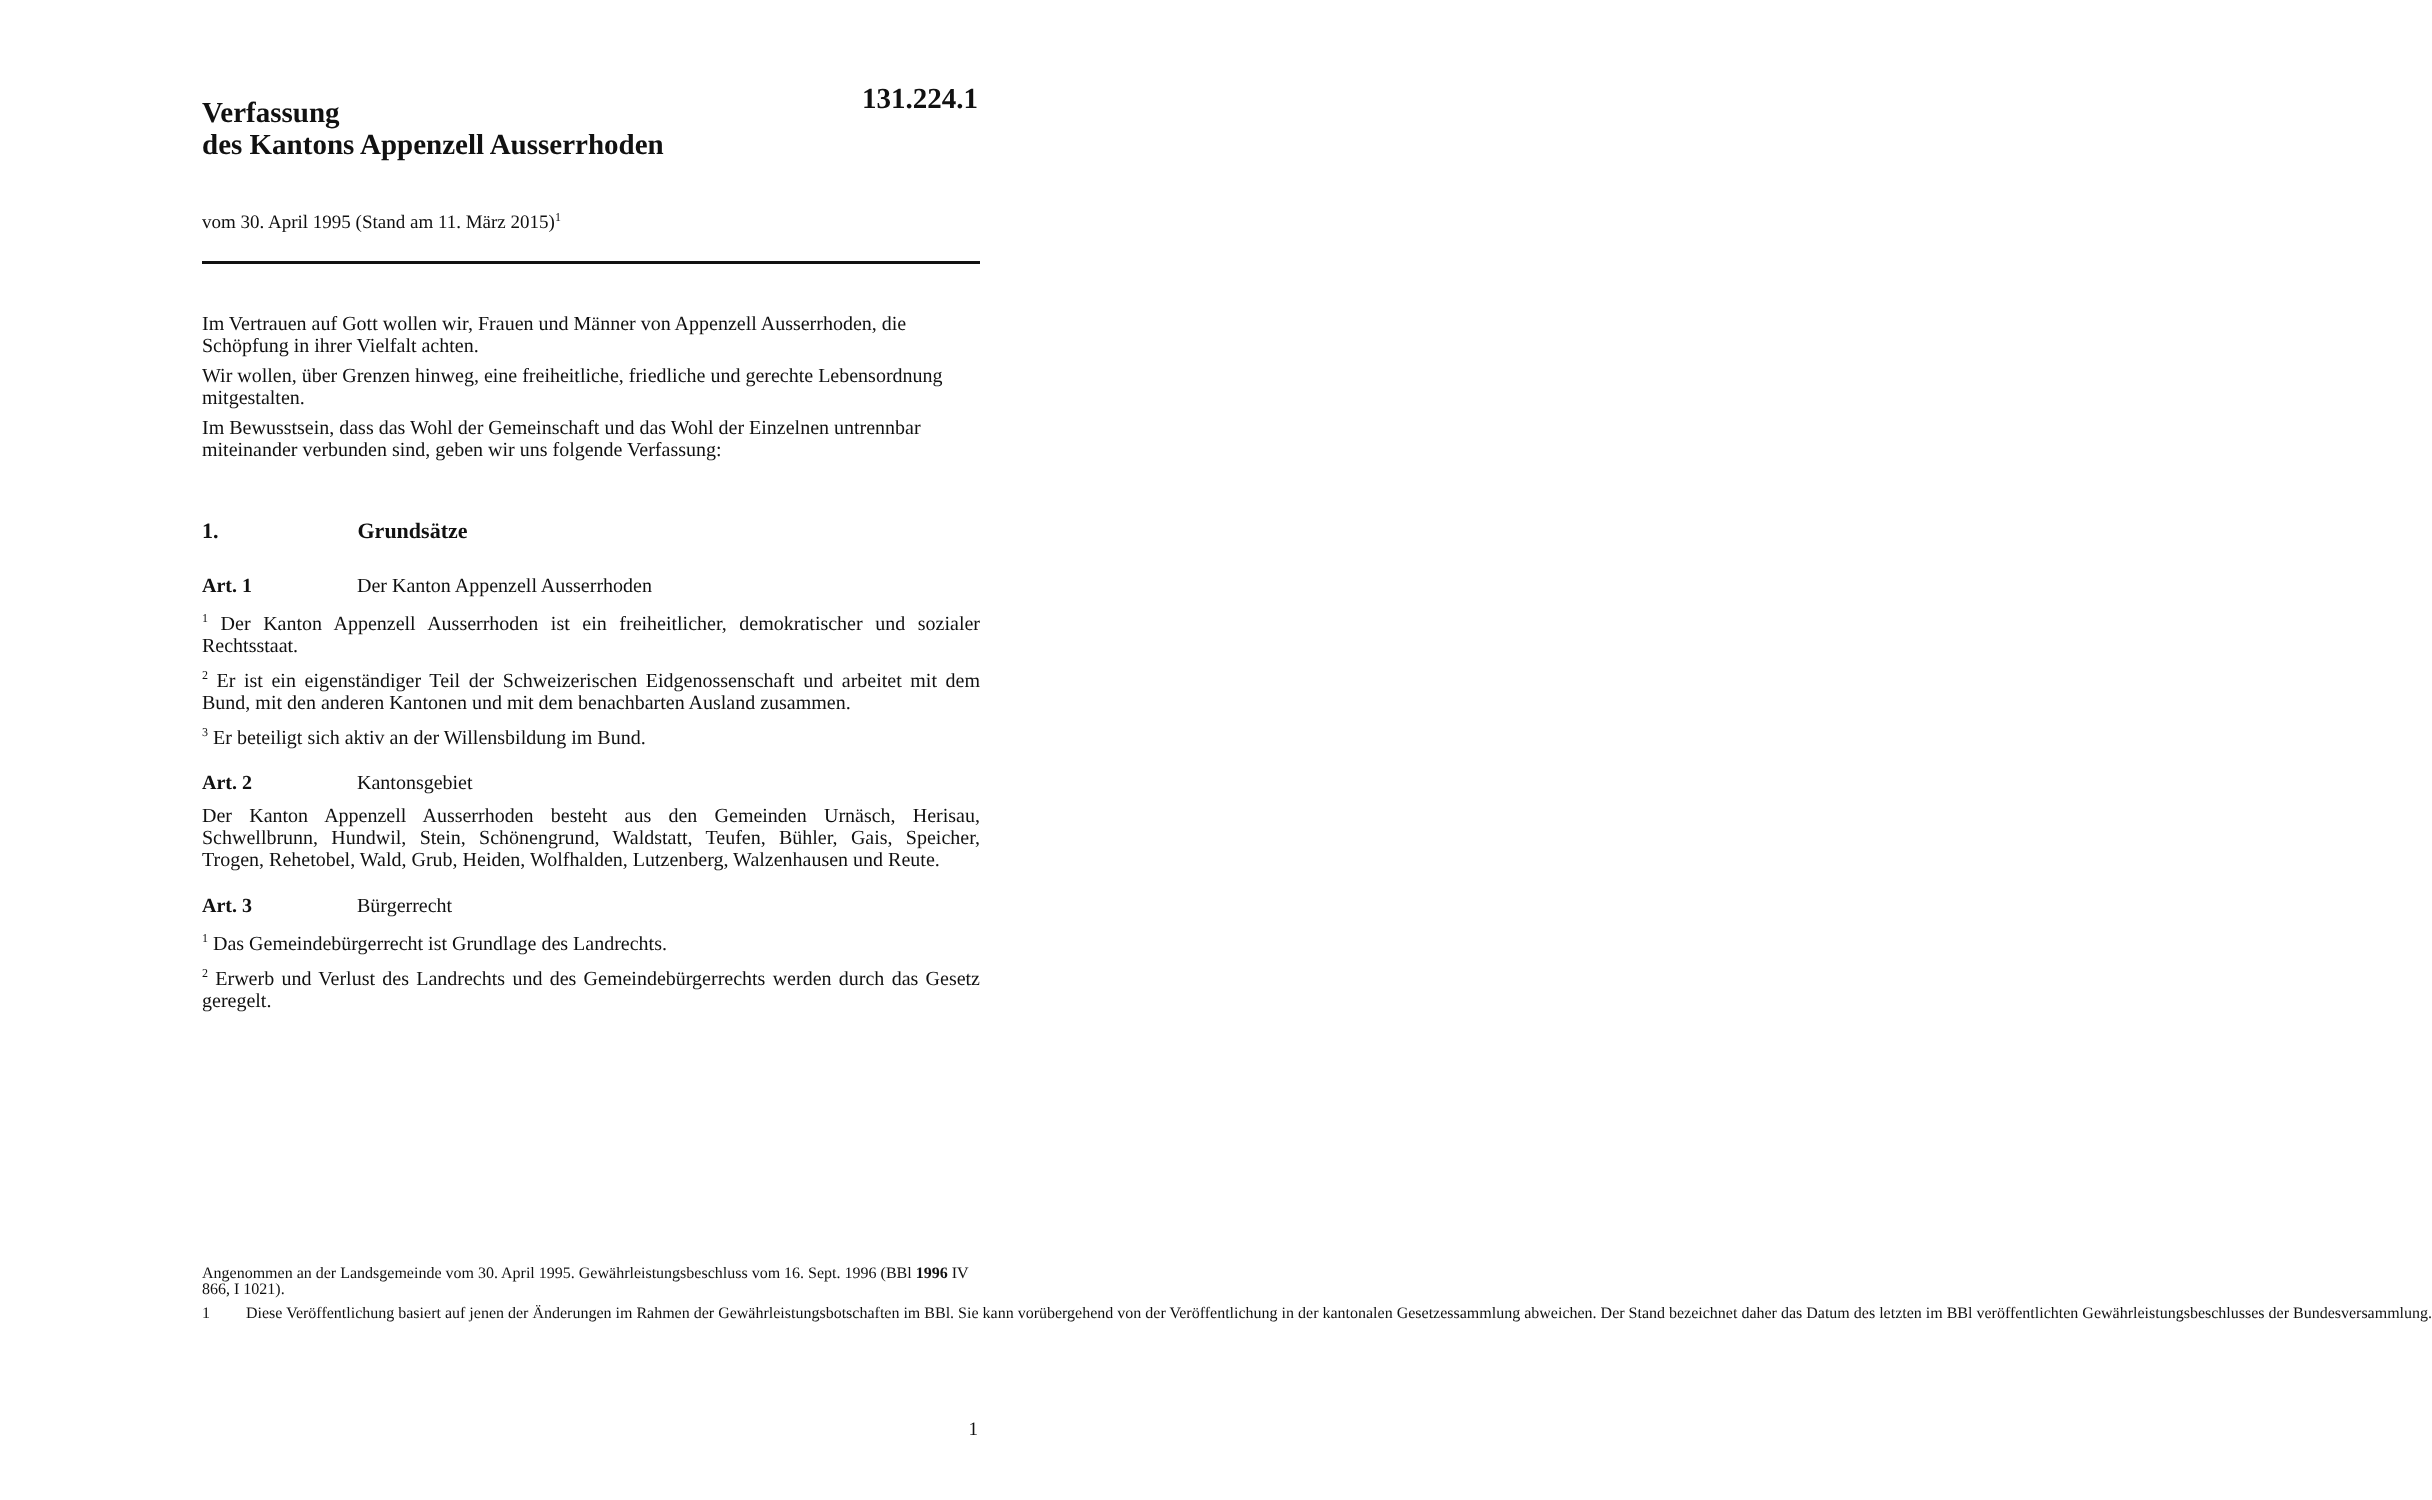131.224.1
Verfassung
des Kantons Appenzell Ausserrhoden
vom 30. April 1995 (Stand am 11. März 2015)<sup>1</sup>
Im Vertrauen auf Gott wollen wir, Frauen und Männer von Appenzell Ausserrhoden, die Schöpfung in ihrer Vielfalt achten.
Wir wollen, über Grenzen hinweg, eine freiheitliche, friedliche und gerechte Lebensordnung mitgestalten.
Im Bewusstsein, dass das Wohl der Gemeinschaft und das Wohl der Einzelnen untrennbar miteinander verbunden sind, geben wir uns folgende Verfassung:
1. Grundsätze
Art. 1 Der Kanton Appenzell Ausserrhoden
<sup>1</sup> Der Kanton Appenzell Ausserrhoden ist ein freiheitlicher, demokratischer und sozialer Rechtsstaat.
<sup>2</sup> Er ist ein eigenständiger Teil der Schweizerischen Eidgenossenschaft und arbeitet mit dem Bund, mit den anderen Kantonen und mit dem benachbarten Ausland zusammen.
<sup>3</sup> Er beteiligt sich aktiv an der Willensbildung im Bund.
Art. 2 Kantonsgebiet
Der Kanton Appenzell Ausserrhoden besteht aus den Gemeinden Urnäsch, Herisau, Schwellbrunn, Hundwil, Stein, Schönengrund, Waldstatt, Teufen, Bühler, Gais, Speicher, Trogen, Rehetobel, Wald, Grub, Heiden, Wolfhalden, Lutzenberg, Walzenhausen und Reute.
Art. 3 Bürgerrecht
<sup>1</sup> Das Gemeindebürgerrecht ist Grundlage des Landrechts.
<sup>2</sup> Erwerb und Verlust des Landrechts und des Gemeindebürgerrechts werden durch das Gesetz geregelt.
Angenommen an der Landsgemeinde vom 30. April 1995. Gewährleistungsbeschluss vom 16. Sept. 1996 (BBl 1996 IV 866, I 1021).
1 Diese Veröffentlichung basiert auf jenen der Änderungen im Rahmen der Gewährleistungsbotschaften im BBl. Sie kann vorübergehend von der Veröffentlichung in der kantonalen Gesetzessammlung abweichen. Der Stand bezeichnet daher das Datum des letzten im BBl veröffentlichten Gewährleistungsbeschlusses der Bundesversammlung.
1